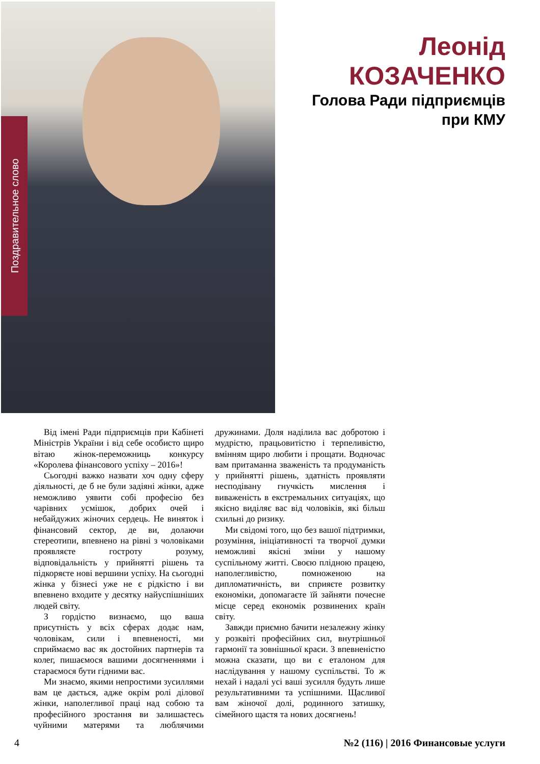Поздравительное слово
Леонід
КОЗАЧЕНКО
Голова Ради підприємців
при КМУ
Від імені Ради підприємців при Кабінеті Міністрів України і від себе особисто щиро вітаю жінок-переможниць конкурсу «Королева фінансового успіху – 2016»!
Сьогодні важко назвати хоч одну сферу діяльності, де б не були задіяні жінки, адже неможливо уявити собі професію без чарівних усмішок, добрих очей і небайдужих жіночих сердець. Не виняток і фінансовий сектор, де ви, долаючи стереотипи, впевнено на рівні з чоловіками проявляєте гостроту розуму, відповідальність у прийнятті рішень та підкоряєте нові вершини успіху. На сьогодні жінка у бізнесі уже не є рідкістю і ви впевнено входите у десятку найуспішніших людей світу.
З гордістю визнаємо, що ваша присутність у всіх сферах додає нам, чоловікам, сили і впевненості, ми сприймаємо вас як достойних партнерів та колег, пишаємося вашими досягненнями і стараємося бути гідними вас.
Ми знаємо, якими непростими зусиллями вам це дається, адже окрім ролі ділової жінки, наполегливої праці над собою та професійного зростання ви залишаєтесь чуйними матерями та люблячими дружинами. Доля наділила вас добротою і мудрістю, працьовитістю і терпеливістю, вмінням щиро любити і прощати. Водночас вам притаманна зваженість та продуманість у прийнятті рішень, здатність проявляти несподівану гнучкість мислення і виваженість в екстремальних ситуаціях, що якісно виділяє вас від чоловіків, які більш схильні до ризику.
Ми свідомі того, що без вашої підтримки, розуміння, ініціативності та творчої думки неможливі якісні зміни у нашому суспільному житті. Своєю плідною працею, наполегливістю, помноженою на дипломатичність, ви сприяєте розвитку економіки, допомагаєте їй зайняти почесне місце серед економік розвинених країн світу.
Завжди приємно бачити незалежну жінку у розквіті професійних сил, внутрішньої гармонії та зовнішньої краси. З впевненістю можна сказати, що ви є еталоном для наслідування у нашому суспільстві. То ж нехай і надалі усі ваші зусилля будуть лише результативними та успішними. Щасливої вам жіночої долі, родинного затишку, сімейного щастя та нових досягнень!
4 №2 (116) | 2016 Финансовые услуги